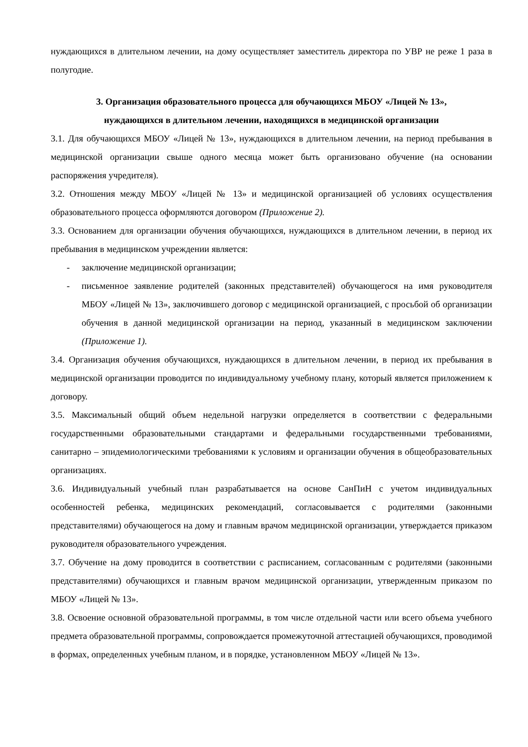нуждающихся в длительном лечении, на дому осуществляет заместитель директора по УВР не реже 1 раза в полугодие.
3. Организация образовательного процесса для обучающихся МБОУ «Лицей № 13»,
нуждающихся в длительном лечении, находящихся в медицинской организации
3.1. Для обучающихся МБОУ «Лицей № 13», нуждающихся в длительном лечении, на период пребывания в медицинской организации свыше одного месяца может быть организовано обучение (на основании распоряжения учредителя).
3.2. Отношения между МБОУ «Лицей № 13» и медицинской организацией об условиях осуществления образовательного процесса оформляются договором (Приложение 2).
3.3. Основанием для организации обучения обучающихся, нуждающихся в длительном лечении, в период их пребывания в медицинском учреждении является:
- заключение медицинской организации;
- письменное заявление родителей (законных представителей) обучающегося на имя руководителя МБОУ «Лицей № 13», заключившего договор с медицинской организацией, с просьбой об организации обучения в данной медицинской организации на период, указанный в медицинском заключении (Приложение 1).
3.4. Организация обучения обучающихся, нуждающихся в длительном лечении, в период их пребывания в медицинской организации проводится по индивидуальному учебному плану, который является приложением к договору.
3.5. Максимальный общий объем недельной нагрузки определяется в соответствии с федеральными государственными образовательными стандартами и федеральными государственными требованиями, санитарно – эпидемиологическими требованиями к условиям и организации обучения в общеобразовательных организациях.
3.6. Индивидуальный учебный план разрабатывается на основе СанПиН с учетом индивидуальных особенностей ребенка, медицинских рекомендаций, согласовывается с родителями (законными представителями) обучающегося на дому и главным врачом медицинской организации, утверждается приказом руководителя образовательного учреждения.
3.7. Обучение на дому проводится в соответствии с расписанием, согласованным с родителями (законными представителями) обучающихся и главным врачом медицинской организации, утвержденным приказом по МБОУ «Лицей № 13».
3.8. Освоение основной образовательной программы, в том числе отдельной части или всего объема учебного предмета образовательной программы, сопровождается промежуточной аттестацией обучающихся, проводимой в формах, определенных учебным планом, и в порядке, установленном МБОУ «Лицей № 13».